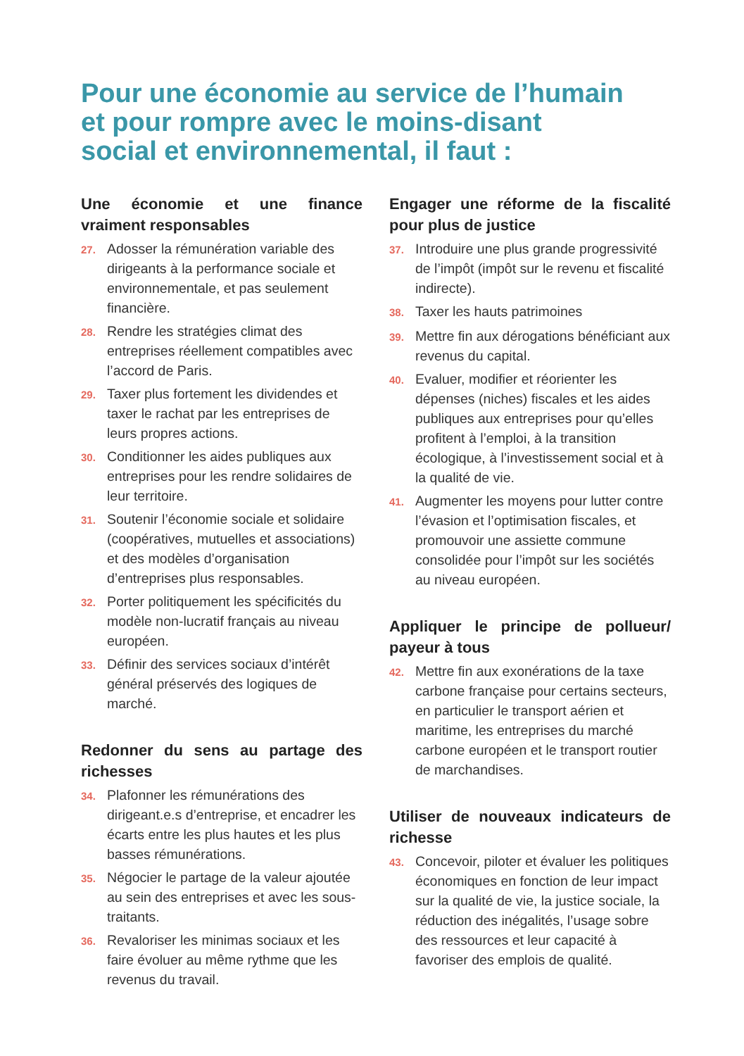Pour une économie au service de l’humain
et pour rompre avec le moins-disant
social et environnemental, il faut :
Une économie et une finance vraiment responsables
27. Adosser la rémunération variable des dirigeants à la performance sociale et environnementale, et pas seulement financière.
28. Rendre les stratégies climat des entreprises réellement compatibles avec l’accord de Paris.
29. Taxer plus fortement les dividendes et taxer le rachat par les entreprises de leurs propres actions.
30. Conditionner les aides publiques aux entreprises pour les rendre solidaires de leur territoire.
31. Soutenir l’économie sociale et solidaire (coopératives, mutuelles et associations) et des modèles d’organisation d’entreprises plus responsables.
32. Porter politiquement les spécificités du modèle non-lucratif français au niveau européen.
33. Définir des services sociaux d’intérêt général préservés des logiques de marché.
Redonner du sens au partage des richesses
34. Plafonner les rémunérations des dirigeant.e.s d’entreprise, et encadrer les écarts entre les plus hautes et les plus basses rémunérations.
35. Négocier le partage de la valeur ajoutée au sein des entreprises et avec les sous-traitants.
36. Revaloriser les minimas sociaux et les faire évoluer au même rythme que les revenus du travail.
Engager une réforme de la fiscalité pour plus de justice
37. Introduire une plus grande progressivité de l’impôt (impôt sur le revenu et fiscalité indirecte).
38. Taxer les hauts patrimoines
39. Mettre fin aux dérogations bénéficiant aux revenus du capital.
40. Evaluer, modifier et réorienter les dépenses (niches) fiscales et les aides publiques aux entreprises pour qu’elles profitent à l’emploi, à la transition écologique, à l’investissement social et à la qualité de vie.
41. Augmenter les moyens pour lutter contre l’évasion et l’optimisation fiscales, et promouvoir une assiette commune consolidée pour l’impôt sur les sociétés au niveau européen.
Appliquer le principe de pollueur/ payeur à tous
42. Mettre fin aux exonérations de la taxe carbone française pour certains secteurs, en particulier le transport aérien et maritime, les entreprises du marché carbone européen et le transport routier de marchandises.
Utiliser de nouveaux indicateurs de richesse
43. Concevoir, piloter et évaluer les politiques économiques en fonction de leur impact sur la qualité de vie, la justice sociale, la réduction des inégalités, l’usage sobre des ressources et leur capacité à favoriser des emplois de qualité.